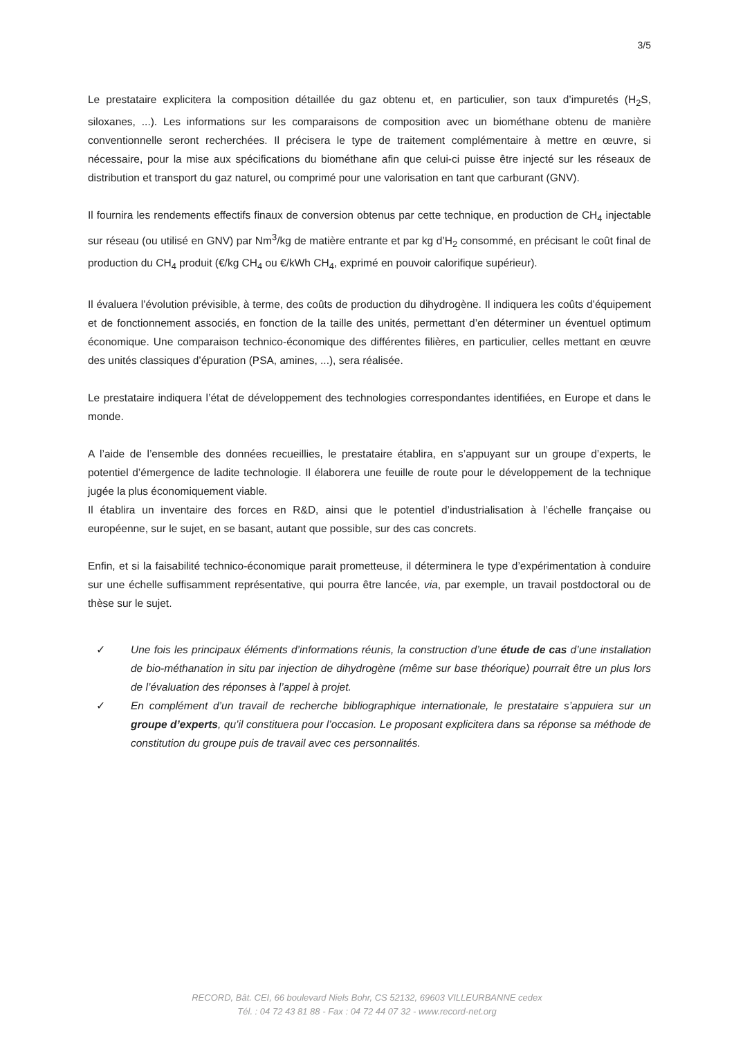3/5
Le prestataire explicitera la composition détaillée du gaz obtenu et, en particulier, son taux d’impuretés (H<sub>2</sub>S, siloxanes, ...). Les informations sur les comparaisons de composition avec un biométhane obtenu de manière conventionnelle seront recherchées. Il précisera le type de traitement complémentaire à mettre en œuvre, si nécessaire, pour la mise aux spécifications du biométhane afin que celui-ci puisse être injecté sur les réseaux de distribution et transport du gaz naturel, ou comprimé pour une valorisation en tant que carburant (GNV).
Il fournira les rendements effectifs finaux de conversion obtenus par cette technique, en production de CH<sub>4</sub> injectable sur réseau (ou utilisé en GNV) par Nm<sup>3</sup>/kg de matière entrante et par kg d’H<sub>2</sub> consommé, en précisant le coût final de production du CH<sub>4</sub> produit (€/kg CH<sub>4</sub> ou €/kWh CH<sub>4</sub>, exprimé en pouvoir calorifique supérieur).
Il évaluera l’évolution prévisible, à terme, des coûts de production du dihydrogène. Il indiquera les coûts d’équipement et de fonctionnement associés, en fonction de la taille des unités, permettant d’en déterminer un éventuel optimum économique. Une comparaison technico-économique des différentes filières, en particulier, celles mettant en œuvre des unités classiques d’épuration (PSA, amines, ...), sera réalisée.
Le prestataire indiquera l’état de développement des technologies correspondantes identifiées, en Europe et dans le monde.
A l’aide de l’ensemble des données recueillies, le prestataire établira, en s’appuyant sur un groupe d’experts, le potentiel d’émergence de ladite technologie. Il élaborera une feuille de route pour le développement de la technique jugée la plus économiquement viable.
Il établira un inventaire des forces en R&D, ainsi que le potentiel d’industrialisation à l’échelle française ou européenne, sur le sujet, en se basant, autant que possible, sur des cas concrets.
Enfin, et si la faisabilité technico-économique parait prometteuse, il déterminera le type d’expérimentation à conduire sur une échelle suffisamment représentative, qui pourra être lancée, via, par exemple, un travail postdoctoral ou de thèse sur le sujet.
✓ Une fois les principaux éléments d’informations réunis, la construction d’une étude de cas d’une installation de bio-méthanation in situ par injection de dihydrogène (même sur base théorique) pourrait être un plus lors de l’évaluation des réponses à l’appel à projet.
✓ En complément d’un travail de recherche bibliographique internationale, le prestataire s’appuiera sur un groupe d’experts, qu’il constituera pour l’occasion. Le proposant explicitera dans sa réponse sa méthode de constitution du groupe puis de travail avec ces personnalités.
RECORD, Bât. CEI, 66 boulevard Niels Bohr, CS 52132, 69603 VILLEURBANNE cedex
Tél. : 04 72 43 81 88 - Fax : 04 72 44 07 32 - www.record-net.org